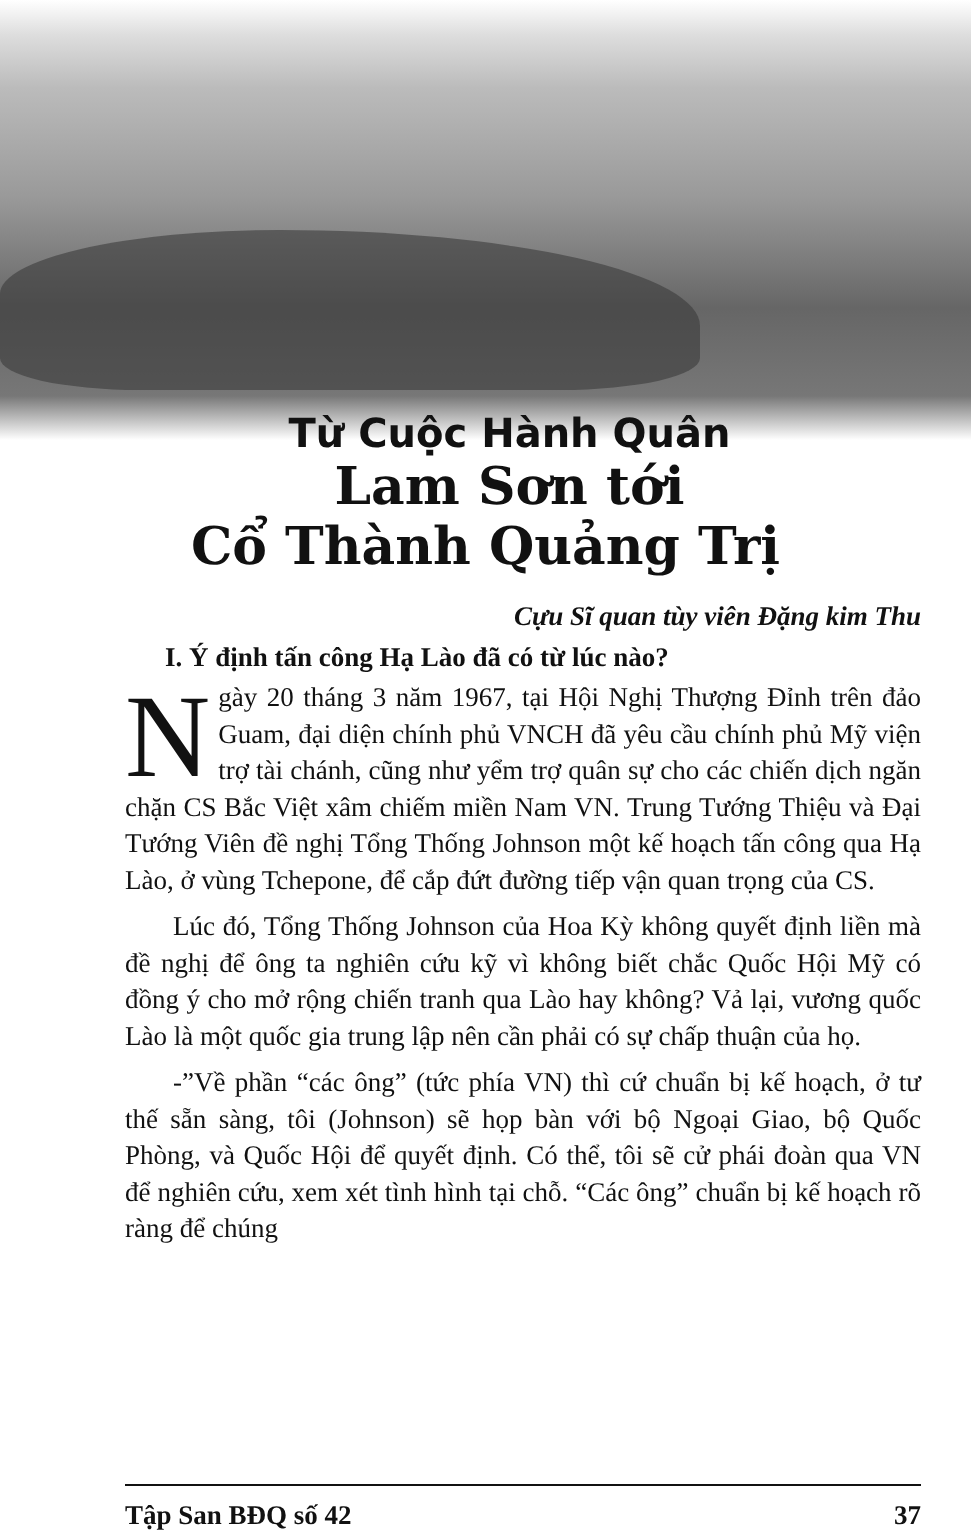Từ Cuộc Hành Quân
Lam Sơn tới
Cổ Thành Quảng Trị
Cựu Sĩ quan tùy viên Đặng kim Thu
I. Ý định tấn công Hạ Lào đã có từ lúc nào?
Ngày 20 tháng 3 năm 1967, tại Hội Nghị Thượng Đỉnh trên đảo Guam, đại diện chính phủ VNCH đã yêu cầu chính phủ Mỹ viện trợ tài chánh, cũng như yểm trợ quân sự cho các chiến dịch ngăn chặn CS Bắc Việt xâm chiếm miền Nam VN. Trung Tướng Thiệu và Đại Tướng Viên đề nghị Tổng Thống Johnson một kế hoạch tấn công qua Hạ Lào, ở vùng Tchepone, để cắp đứt đường tiếp vận quan trọng của CS.
Lúc đó, Tổng Thống Johnson của Hoa Kỳ không quyết định liền mà đề nghị để ông ta nghiên cứu kỹ vì không biết chắc Quốc Hội Mỹ có đồng ý cho mở rộng chiến tranh qua Lào hay không? Vả lại, vương quốc Lào là một quốc gia trung lập nên cần phải có sự chấp thuận của họ.
-”Về phần “các ông” (tức phía VN) thì cứ chuẩn bị kế hoạch, ở tư thế sẵn sàng, tôi (Johnson) sẽ họp bàn với bộ Ngoại Giao, bộ Quốc Phòng, và Quốc Hội để quyết định. Có thể, tôi sẽ cử phái đoàn qua VN để nghiên cứu, xem xét tình hình tại chỗ. “Các ông” chuẩn bị kế hoạch rõ ràng để chúng
Tập San BĐQ số 42 37